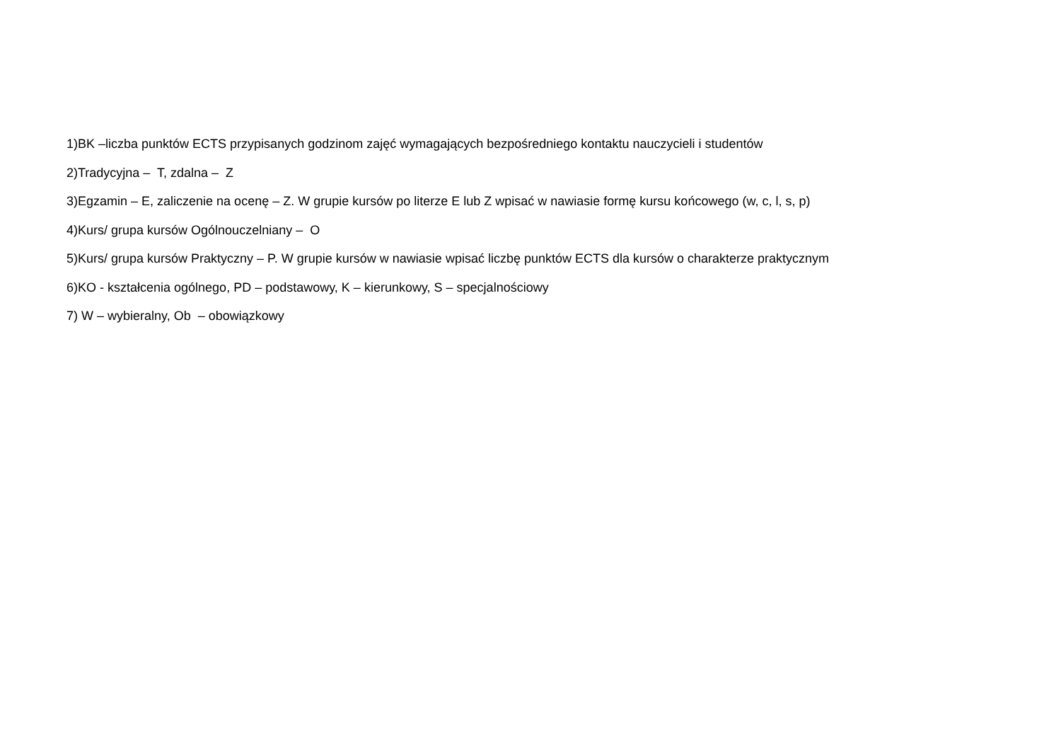1)BK –liczba punktów ECTS przypisanych godzinom zajęć wymagających bezpośredniego kontaktu nauczycieli i studentów
2)Tradycyjna – T, zdalna – Z
3)Egzamin – E, zaliczenie na ocenę – Z. W grupie kursów po literze E lub Z wpisać w nawiasie formę kursu końcowego (w, c, l, s, p)
4)Kurs/ grupa kursów Ogólnouczelniany – O
5)Kurs/ grupa kursów Praktyczny – P. W grupie kursów w nawiasie wpisać liczbę punktów ECTS dla kursów o charakterze praktycznym
6)KO - kształcenia ogólnego, PD – podstawowy, K – kierunkowy, S – specjalnościowy
7) W – wybieralny, Ob – obowiązkowy